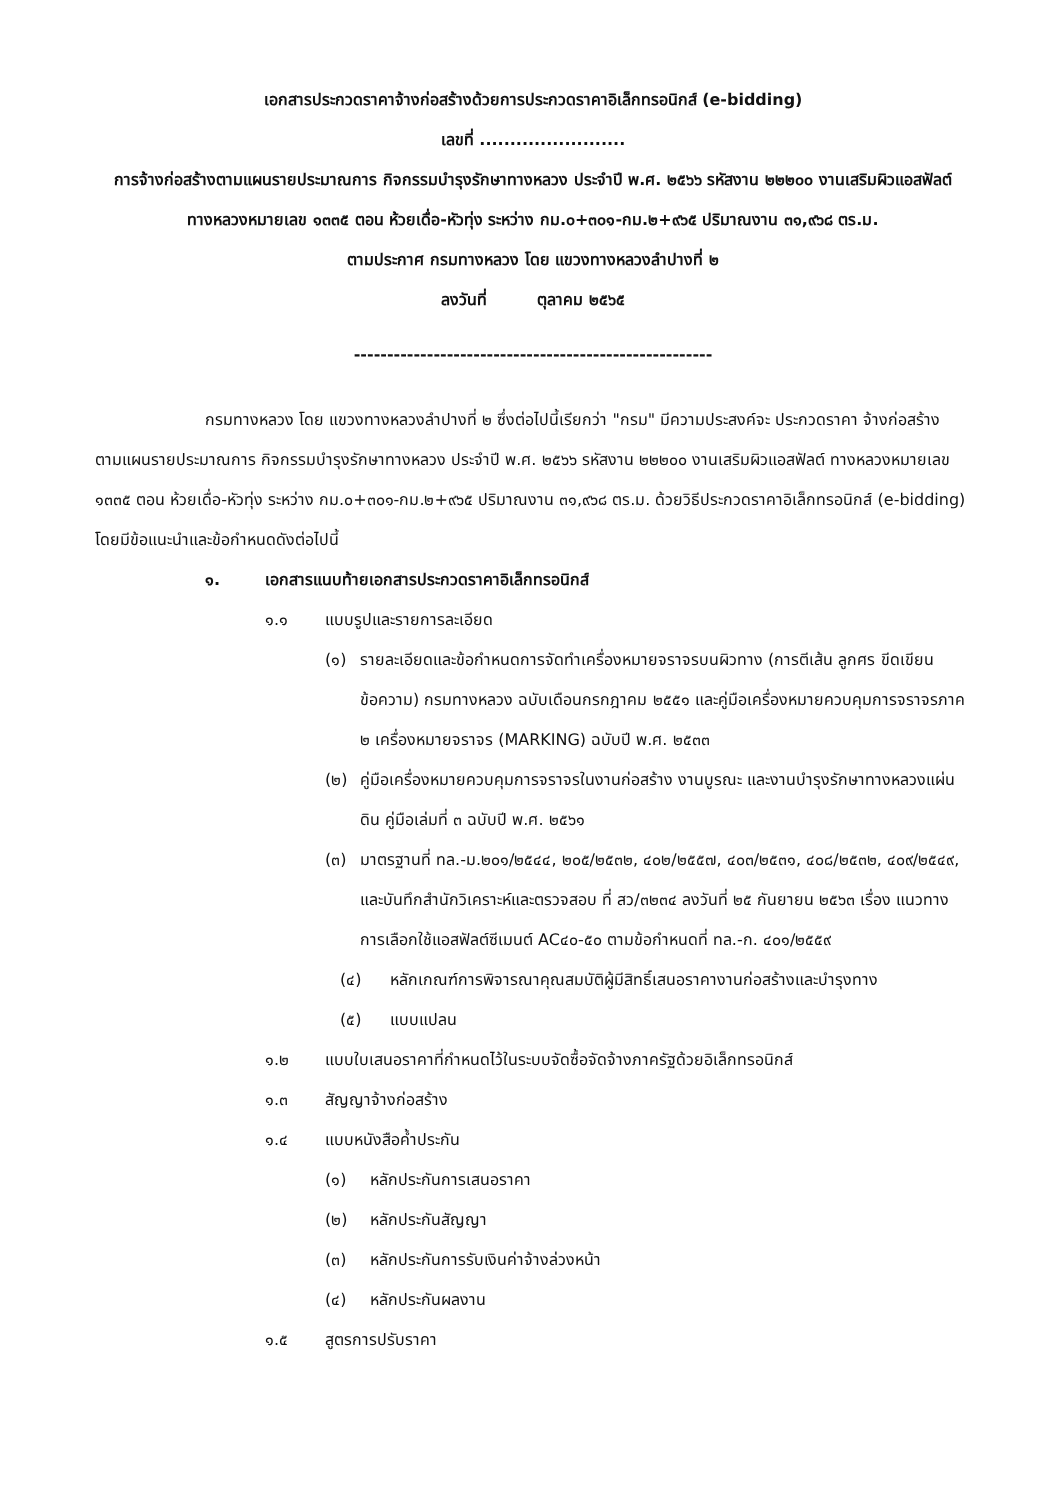เอกสารประกวดราคาจ้างก่อสร้างด้วยการประกวดราคาอิเล็กทรอนิกส์ (e-bidding)
เลขที่ ........................
การจ้างก่อสร้างตามแผนรายประมาณการ กิจกรรมบำรุงรักษาทางหลวง ประจำปี พ.ศ. ๒๕๖๖ รหัสงาน ๒๒๒๐๐ งานเสริมผิวแอสฟัลต์ ทางหลวงหมายเลข ๑๓๓๕ ตอน ห้วยเดื่อ-หัวทุ่ง ระหว่าง กม.๐+๓๐๑-กม.๒+๙๖๕ ปริมาณงาน ๓๑,๙๖๘ ตร.ม.
ตามประกาศ กรมทางหลวง โดย แขวงทางหลวงลำปางที่ ๒
ลงวันที่ ตุลาคม ๒๕๖๕
------------------------------------------------------
กรมทางหลวง โดย แขวงทางหลวงลำปางที่ ๒ ซึ่งต่อไปนี้เรียกว่า "กรม" มีความประสงค์จะ ประกวดราคา จ้างก่อสร้าง ตามแผนรายประมาณการ กิจกรรมบำรุงรักษาทางหลวง ประจำปี พ.ศ. ๒๕๖๖ รหัสงาน ๒๒๒๐๐ งานเสริมผิวแอสฟัลต์ ทางหลวงหมายเลข ๑๓๓๕ ตอน ห้วยเดื่อ-หัวทุ่ง ระหว่าง กม.๐+๓๐๑-กม.๒+๙๖๕ ปริมาณงาน ๓๑,๙๖๘ ตร.ม. ด้วยวิธีประกวดราคาอิเล็กทรอนิกส์ (e-bidding) โดยมีข้อแนะนำและข้อกำหนดดังต่อไปนี้
๑. เอกสารแนบท้ายเอกสารประกวดราคาอิเล็กทรอนิกส์
๑.๑ แบบรูปและรายการละเอียด
(๑) รายละเอียดและข้อกำหนดการจัดทำเครื่องหมายจราจรบนผิวทาง (การตีเส้น ลูกศร ขีดเขียนข้อความ) กรมทางหลวง ฉบับเดือนกรกฎาคม ๒๕๕๑ และคู่มือเครื่องหมายควบคุมการจราจรภาค ๒ เครื่องหมายจราจร (MARKING) ฉบับปี พ.ศ. ๒๕๓๓
(๒) คู่มือเครื่องหมายควบคุมการจราจรในงานก่อสร้าง งานบูรณะ และงานบำรุงรักษาทางหลวงแผ่นดิน คู่มือเล่มที่ ๓ ฉบับปี พ.ศ. ๒๕๖๑
(๓) มาตรฐานที่ ทล.-ม.๒๐๑/๒๕๔๔, ๒๐๕/๒๕๓๒, ๔๐๒/๒๕๕๗, ๔๐๓/๒๕๓๑, ๔๐๘/๒๕๓๒, ๔๐๙/๒๕๔๙, และบันทึกสำนักวิเคราะห์และตรวจสอบ ที่ สว/๓๒๓๔ ลงวันที่ ๒๕ กันยายน ๒๕๖๓ เรื่อง แนวทางการเลือกใช้แอสฟัลต์ซีเมนต์ AC๔๐-๕๐ ตามข้อกำหนดที่ ทล.-ก. ๔๐๑/๒๕๕๙
(๔) หลักเกณฑ์การพิจารณาคุณสมบัติผู้มีสิทธิ์เสนอราคางานก่อสร้างและบำรุงทาง
(๕) แบบแปลน
๑.๒ แบบใบเสนอราคาที่กำหนดไว้ในระบบจัดซื้อจัดจ้างภาครัฐด้วยอิเล็กทรอนิกส์
๑.๓ สัญญาจ้างก่อสร้าง
๑.๔ แบบหนังสือค้ำประกัน
(๑) หลักประกันการเสนอราคา
(๒) หลักประกันสัญญา
(๓) หลักประกันการรับเงินค่าจ้างล่วงหน้า
(๔) หลักประกันผลงาน
๑.๕ สูตรการปรับราคา